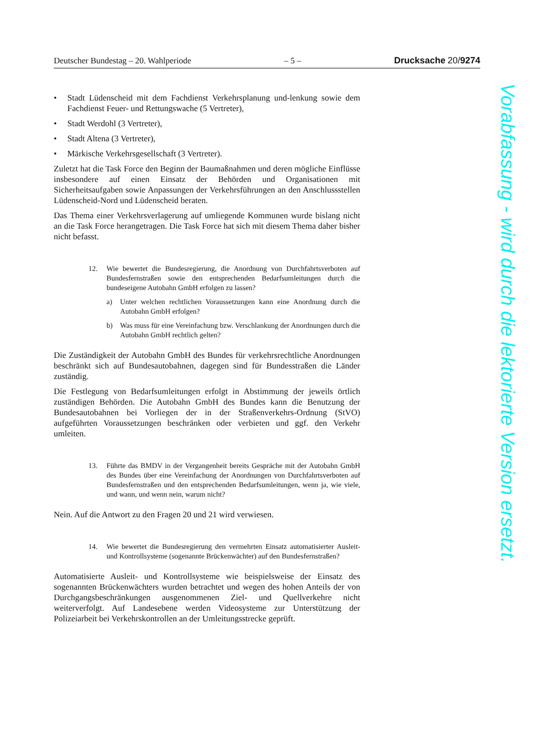Deutscher Bundestag – 20. Wahlperiode – 5 – Drucksache 20/9274
• Stadt Lüdenscheid mit dem Fachdienst Verkehrsplanung und-lenkung sowie dem Fachdienst Feuer- und Rettungswache (5 Vertreter),
• Stadt Werdohl (3 Vertreter),
• Stadt Altena (3 Vertreter),
• Märkische Verkehrsgesellschaft (3 Vertreter).
Zuletzt hat die Task Force den Beginn der Baumaßnahmen und deren mögliche Einflüsse insbesondere auf einen Einsatz der Behörden und Organisationen mit Sicherheitsaufgaben sowie Anpassungen der Verkehrsführungen an den Anschlussstellen Lüdenscheid-Nord und Lüdenscheid beraten.
Das Thema einer Verkehrsverlagerung auf umliegende Kommunen wurde bislang nicht an die Task Force herangetragen. Die Task Force hat sich mit diesem Thema daher bisher nicht befasst.
12. Wie bewertet die Bundesregierung, die Anordnung von Durchfahrtsverboten auf Bundesfernstraßen sowie den entsprechenden Bedarfsumleitungen durch die bundeseigene Autobahn GmbH erfolgen zu lassen?
a) Unter welchen rechtlichen Voraussetzungen kann eine Anordnung durch die Autobahn GmbH erfolgen?
b) Was muss für eine Vereinfachung bzw. Verschlankung der Anordnungen durch die Autobahn GmbH rechtlich gelten?
Die Zuständigkeit der Autobahn GmbH des Bundes für verkehrsrechtliche Anordnungen beschränkt sich auf Bundesautobahnen, dagegen sind für Bundesstraßen die Länder zuständig.
Die Festlegung von Bedarfsumleitungen erfolgt in Abstimmung der jeweils örtlich zuständigen Behörden. Die Autobahn GmbH des Bundes kann die Benutzung der Bundesautobahnen bei Vorliegen der in der Straßenverkehrs-Ordnung (StVO) aufgeführten Voraussetzungen beschränken oder verbieten und ggf. den Verkehr umleiten.
13. Führte das BMDV in der Vergangenheit bereits Gespräche mit der Autobahn GmbH des Bundes über eine Vereinfachung der Anordnungen von Durchfahrtsverboten auf Bundesfernstraßen und den entsprechenden Bedarfsumleitungen, wenn ja, wie viele, und wann, und wenn nein, warum nicht?
Nein. Auf die Antwort zu den Fragen 20 und 21 wird verwiesen.
14. Wie bewertet die Bundesregierung den vermehrten Einsatz automatisierter Ausleit- und Kontrollsysteme (sogenannte Brückenwächter) auf den Bundesfernstraßen?
Automatisierte Ausleit- und Kontrollsysteme wie beispielsweise der Einsatz des sogenannten Brückenwächters wurden betrachtet und wegen des hohen Anteils der von Durchgangsbeschränkungen ausgenommenen Ziel- und Quellverkehre nicht weiterverfolgt. Auf Landesebene werden Videosysteme zur Unterstützung der Polizeiarbeit bei Verkehrskontrollen an der Umleitungsstrecke geprüft.
Vorabfassung - wird durch die lektorierte Version ersetzt.